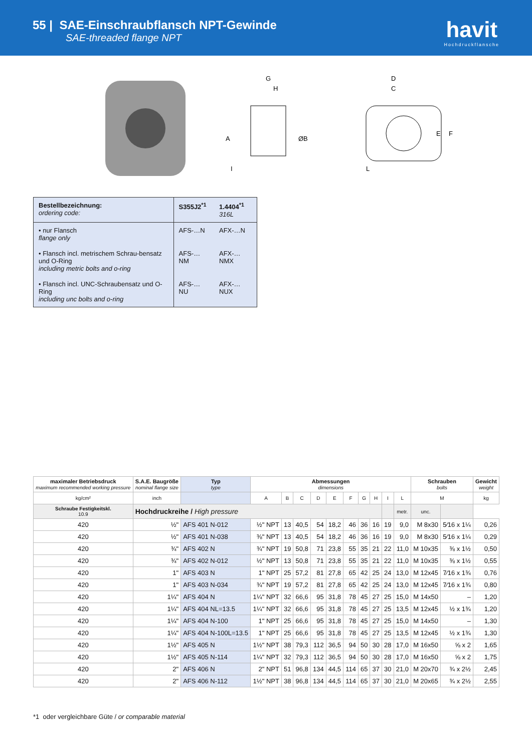55 | SAE-Einschraubflansch NPT-Gewinde
SAE-threaded flange NPT
havit
Hochdruckflansche
G
H
A
ØB
I
D
C
E
F
L
| Bestellbezeichnung: ordering code: | S355J2<sup>*1</sup> | 1.4404<sup>*1</sup> 316L |
| • nur Flansch flange only | AFS-…N | AFX-…N |
| • Flansch incl. metrischem Schrau-bensatz und O-Ring including metric bolts and o-ring | AFS-…NM | AFX-…NMX |
| • Flansch incl. UNC-Schraubensatz und O-Ring including unc bolts and o-ring | AFS-…NU | AFX-…NUX |
| maximaler Betriebsdruck maximum recommended working pressure | S.A.E. Baugröße nominal flange size | Typ type | Abmessungen dimensions | | | | | | | | | | Schrauben bolts | | Gewicht weight |
| --- | --- | --- | --- | --- | --- | --- | --- | --- | --- | --- | --- | --- | --- | --- | --- |
| kg/cm² | inch | | A | B | C | D | E | F | G | H | I | L | M | | kg |
| Schraube Festigkeitskl. 10.9 | Hochdruckreihe / High pressure | | | | | | | | | | | metr. | unc. | | |
| 420 | ½" | AFS 401 N-012 | ½" NPT | 13 | 40,5 | 54 | 18,2 | 46 | 36 | 16 | 19 | 9,0 | M 8x30 | 5⁄16 x 1¼ | 0,26 |
| 420 | ½" | AFS 401 N-038 | ⅜" NPT | 13 | 40,5 | 54 | 18,2 | 46 | 36 | 16 | 19 | 9,0 | M 8x30 | 5⁄16 x 1¼ | 0,29 |
| 420 | ¾" | AFS 402 N | ¾" NPT | 19 | 50,8 | 71 | 23,8 | 55 | 35 | 21 | 22 | 11,0 | M 10x35 | ⅜ x 1½ | 0,50 |
| 420 | ¾" | AFS 402 N-012 | ½" NPT | 13 | 50,8 | 71 | 23,8 | 55 | 35 | 21 | 22 | 11,0 | M 10x35 | ⅜ x 1½ | 0,55 |
| 420 | 1" | AFS 403 N | 1" NPT | 25 | 57,2 | 81 | 27,8 | 65 | 42 | 25 | 24 | 13,0 | M 12x45 | 7⁄16 x 1¾ | 0,76 |
| 420 | 1" | AFS 403 N-034 | ¾" NPT | 19 | 57,2 | 81 | 27,8 | 65 | 42 | 25 | 24 | 13,0 | M 12x45 | 7⁄16 x 1¾ | 0,80 |
| 420 | 1¼" | AFS 404 N | 1¼" NPT | 32 | 66,6 | 95 | 31,8 | 78 | 45 | 27 | 25 | 15,0 | M 14x50 | – | 1,20 |
| 420 | 1¼" | AFS 404 NL=13.5 | 1¼" NPT | 32 | 66,6 | 95 | 31,8 | 78 | 45 | 27 | 25 | 13,5 | M 12x45 | ½ x 1¾ | 1,20 |
| 420 | 1¼" | AFS 404 N-100 | 1" NPT | 25 | 66,6 | 95 | 31,8 | 78 | 45 | 27 | 25 | 15,0 | M 14x50 | – | 1,30 |
| 420 | 1¼" | AFS 404 N-100L=13.5 | 1" NPT | 25 | 66,6 | 95 | 31,8 | 78 | 45 | 27 | 25 | 13,5 | M 12x45 | ½ x 1¾ | 1,30 |
| 420 | 1½" | AFS 405 N | 1½" NPT | 38 | 79,3 | 112 | 36,5 | 94 | 50 | 30 | 28 | 17,0 | M 16x50 | ⅝ x 2 | 1,65 |
| 420 | 1½" | AFS 405 N-114 | 1¼" NPT | 32 | 79,3 | 112 | 36,5 | 94 | 50 | 30 | 28 | 17,0 | M 16x50 | ⅝ x 2 | 1,75 |
| 420 | 2" | AFS 406 N | 2" NPT | 51 | 96,8 | 134 | 44,5 | 114 | 65 | 37 | 30 | 21,0 | M 20x70 | ¾ x 2½ | 2,45 |
| 420 | 2" | AFS 406 N-112 | 1½" NPT | 38 | 96,8 | 134 | 44,5 | 114 | 65 | 37 | 30 | 21,0 | M 20x65 | ¾ x 2½ | 2,55 |
*1 oder vergleichbare Güte / or comparable material